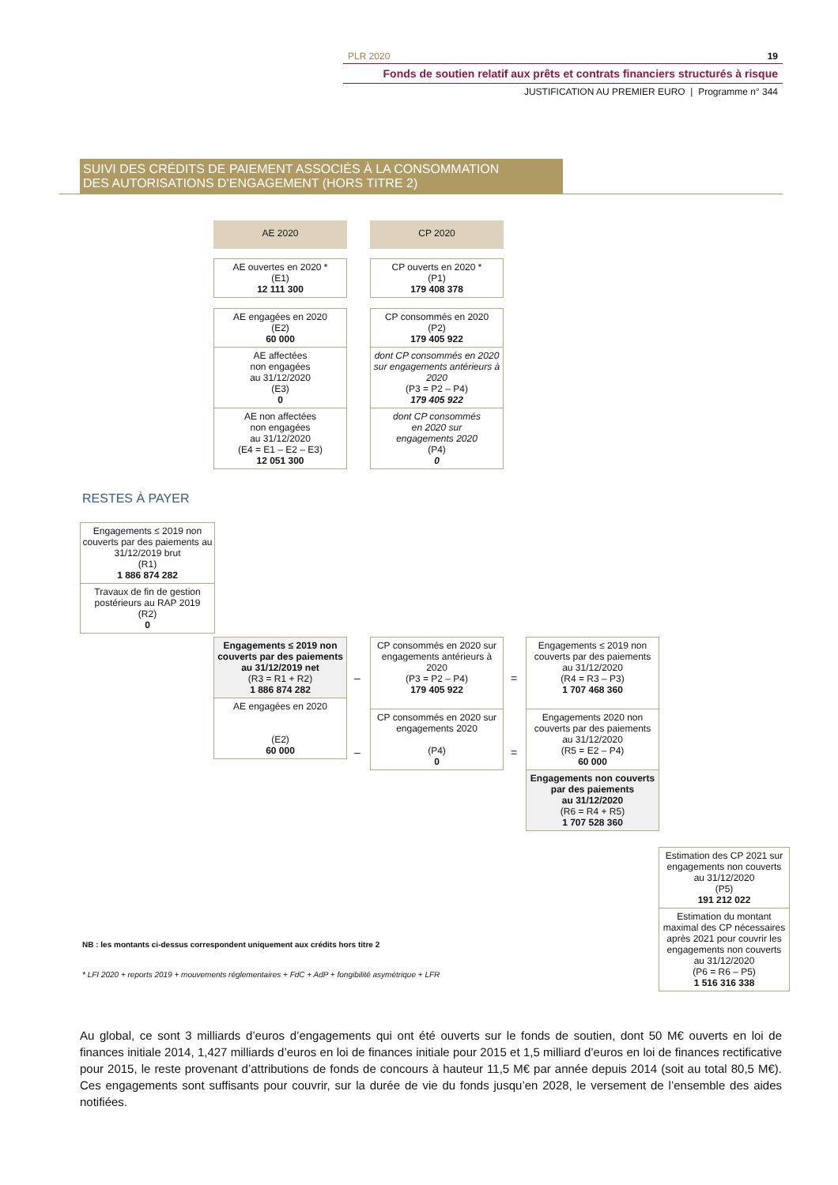PLR 2020 19
Fonds de soutien relatif aux prêts et contrats financiers structurés à risque
JUSTIFICATION AU PREMIER EURO | Programme n° 344
SUIVI DES CRÉDITS DE PAIEMENT ASSOCIÉS À LA CONSOMMATION
DES AUTORISATIONS D'ENGAGEMENT (HORS TITRE 2)
AE 2020 CP 2020
AE ouvertes en 2020 *
(E1)
12 111 300
CP ouverts en 2020 *
(P1)
179 408 378
AE engagées en 2020
(E2)
60 000
AE affectées
non engagées
au 31/12/2020
(E3)
0
AE non affectées
non engagées
au 31/12/2020
(E4 = E1 – E2 – E3)
12 051 300
CP consommés en 2020
(P2)
179 405 922
dont CP consommés en 2020 sur engagements antérieurs à 2020
(P3 = P2 – P4)
179 405 922
dont CP consommés
en 2020 sur
engagements 2020
(P4)
0
RESTES À PAYER
Engagements ≤ 2019 non couverts par des paiements au 31/12/2019 brut
(R1)
1 886 874 282
Travaux de fin de gestion postérieurs au RAP 2019
(R2)
0
Engagements ≤ 2019 non couverts par des paiements
au 31/12/2019 net
(R3 = R1 + R2)
1 886 874 282
AE engagées en 2020
(E2)
60 000
–
–
CP consommés en 2020 sur engagements antérieurs à 2020
(P3 = P2 – P4)
179 405 922
CP consommés en 2020 sur engagements 2020
(P4)
0
=
=
Engagements ≤ 2019 non couverts par des paiements au 31/12/2020
(R4 = R3 – P3)
1 707 468 360
Engagements 2020 non couverts par des paiements au 31/12/2020
(R5 = E2 – P4)
60 000
Engagements non couverts
par des paiements
au 31/12/2020
(R6 = R4 + R5)
1 707 528 360
Estimation des CP 2021 sur engagements non couverts au 31/12/2020
(P5)
191 212 022
Estimation du montant maximal des CP nécessaires après 2021 pour couvrir les engagements non couverts au 31/12/2020
(P6 = R6 – P5)
1 516 316 338
NB : les montants ci-dessus correspondent uniquement aux crédits hors titre 2
* LFI 2020 + reports 2019 + mouvements réglementaires + FdC + AdP + fongibilité asymétrique + LFR
Au global, ce sont 3 milliards d’euros d’engagements qui ont été ouverts sur le fonds de soutien, dont 50 M€ ouverts en loi de finances initiale 2014, 1,427 milliards d’euros en loi de finances initiale pour 2015 et 1,5 milliard d’euros en loi de finances rectificative pour 2015, le reste provenant d’attributions de fonds de concours à hauteur 11,5 M€ par année depuis 2014 (soit au total 80,5 M€). Ces engagements sont suffisants pour couvrir, sur la durée de vie du fonds jusqu’en 2028, le versement de l’ensemble des aides notifiées.